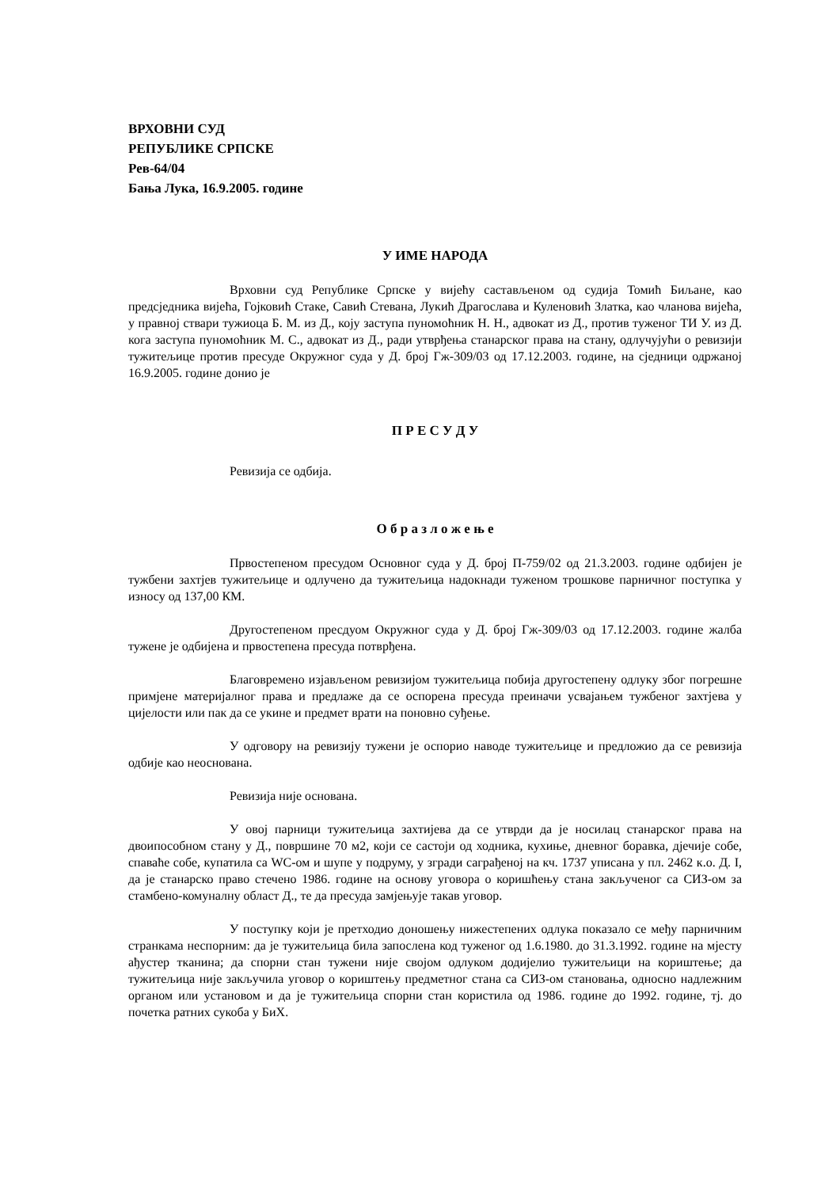ВРХОВНИ СУД
РЕПУБЛИКЕ СРПСКЕ
Рев-64/04
Бања Лука, 16.9.2005. године
У ИМЕ НАРОДА
Врховни суд Републике Српске у вијећу састављеном од судија Томић Биљане, као предсједника вијећа, Гојковић Стаке, Савић Стевана, Лукић Драгослава и Куленовић Златка, као чланова вијећа, у правној ствари тужиоца Б. М. из Д., коју заступа пуномоћник Н. Н., адвокат из Д., против туженог ТИ У. из Д. кога заступа пуномоћник М. С., адвокат из Д., ради утврђења станарског права на стану, одлучујући о ревизији тужитељице против пресуде Окружног суда у Д. број Гж-309/03 од 17.12.2003. године, на сједници одржаној 16.9.2005. године донио је
П Р Е С У Д У
Ревизија се одбија.
О б р а з л о ж е њ е
Првостепеном пресудом Основног суда у Д. број П-759/02 од 21.3.2003. године одбијен је тужбени захтјев тужитељице и одлучено да тужитељица надокнади туженом трошкове парничног поступка у износу од 137,00 КМ.
Другостепеном пресдуом Окружног суда у Д. број Гж-309/03 од 17.12.2003. године жалба тужене је одбијена и првостепена пресуда потврђена.
Благовремено изјављеном ревизијом тужитељица побија другостепену одлуку због погрешне примјене материјалног права и предлаже да се оспорена пресуда преиначи усвајањем тужбеног захтјева у цијелости или пак да се укине и предмет врати на поновно суђење.
У одговору на ревизију тужени је оспорио наводе тужитељице и предложио да се ревизија одбије као неоснована.
Ревизија није основана.
У овој парници тужитељица захтијева да се утврди да је носилац станарског права на двоипособном стану у Д., површине 70 м2, који се састоји од ходника, кухиње, дневног боравка, дјечије собе, спаваће собе, купатила са WC-ом и шупе у подруму, у згради саграђеној на кч. 1737 уписана у пл. 2462 к.о. Д. I, да је станарско право стечено 1986. године на основу уговора о коришћењу стана закљученог са СИЗ-ом за стамбено-комуналну област Д., те да пресуда замјењује такав уговор.
У поступку који је претходио доношењу нижестепених одлука показало се међу парничним странкама неспорним: да је тужитељица била запослена код туженог од 1.6.1980. до 31.3.1992. године на мјесту ађустер тканина; да спорни стан тужени није својом одлуком додијелио тужитељици на кориштење; да тужитељица није закључила уговор о кориштењу предметног стана са СИЗ-ом становања, односно надлежним органом или установом и да је тужитељица спорни стан користила од 1986. године до 1992. године, тј. до почетка ратних сукоба у БиХ.